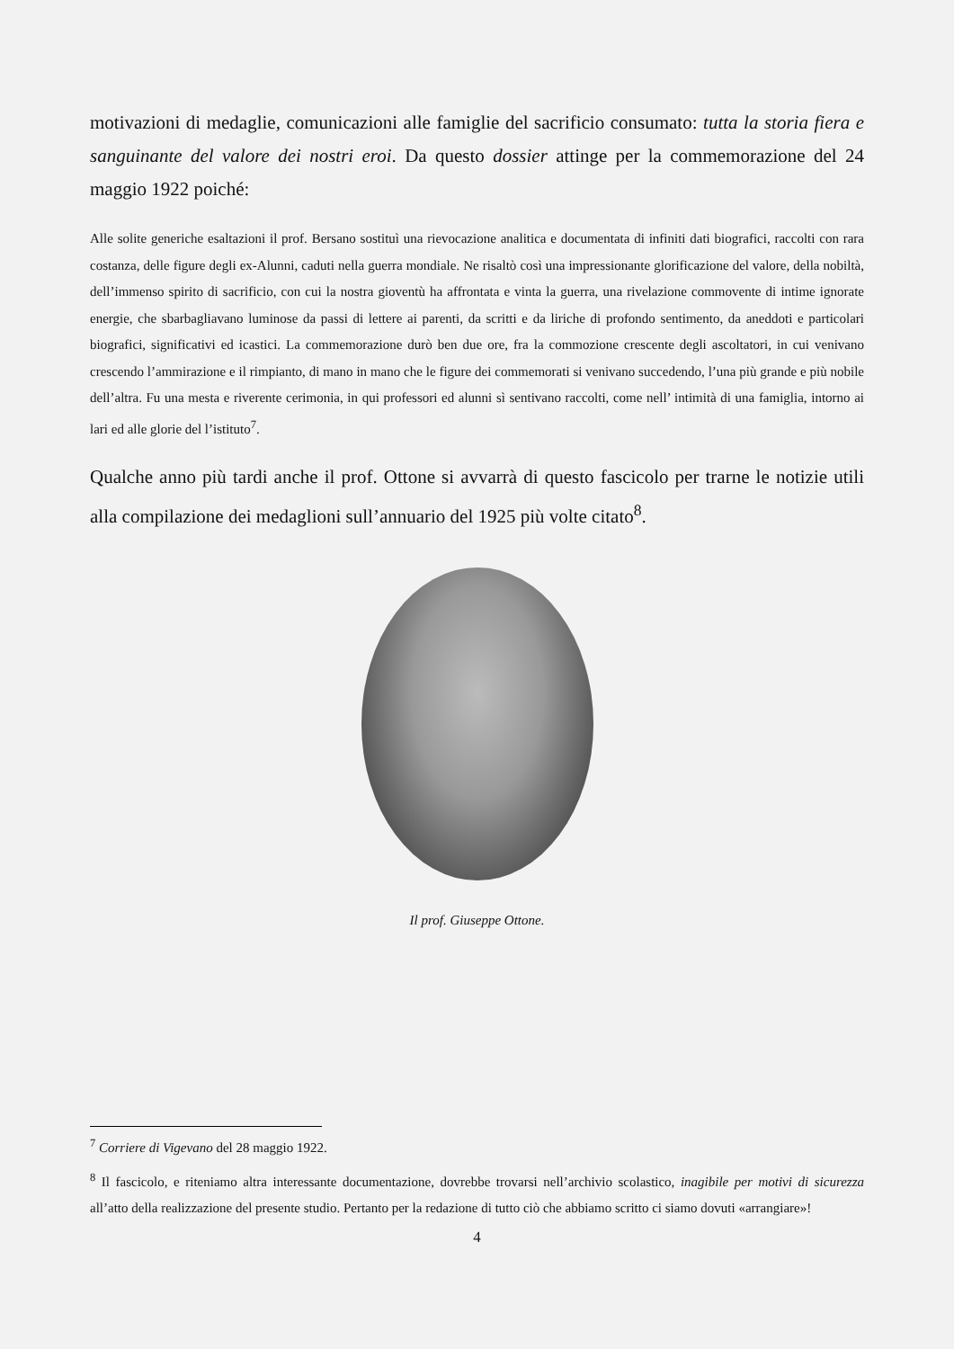motivazioni di medaglie, comunicazioni alle famiglie del sacrificio consumato: tutta la storia fiera e sanguinante del valore dei nostri eroi. Da questo dossier attinge per la commemorazione del 24 maggio 1922 poiché:
Alle solite generiche esaltazioni il prof. Bersano sostituì una rievocazione analitica e documentata di infiniti dati biografici, raccolti con rara costanza, delle figure degli ex-Alunni, caduti nella guerra mondiale. Ne risaltò così una impressionante glorificazione del valore, della nobiltà, dell’immenso spirito di sacrificio, con cui la nostra gioventù ha affrontata e vinta la guerra, una rivelazione commovente di intime ignorate energie, che sbarbagliavano luminose da passi di lettere ai parenti, da scritti e da liriche di profondo sentimento, da aneddoti e particolari biografici, significativi ed icastici. La commemorazione durò ben due ore, fra la commozione crescente degli ascoltatori, in cui venivano crescendo l’ammirazione e il rimpianto, di mano in mano che le figure dei commemorati si venivano succedendo, l’una più grande e più nobile dell’altra. Fu una mesta e riverente cerimonia, in qui professori ed alunni sì sentivano raccolti, come nell’ intimità di una famiglia, intorno ai lari ed alle glorie del l’istituto<sup>7</sup>.
Qualche anno più tardi anche il prof. Ottone si avvarrà di questo fascicolo per trarne le notizie utili alla compilazione dei medaglioni sull’annuario del 1925 più volte citato<sup>8</sup>.
Il prof. Giuseppe Ottone.
<sup>7</sup> Corriere di Vigevano del 28 maggio 1922.
<sup>8</sup> Il fascicolo, e riteniamo altra interessante documentazione, dovrebbe trovarsi nell’archivio scolastico, inagibile per motivi di sicurezza all’atto della realizzazione del presente studio. Pertanto per la redazione di tutto ciò che abbiamo scritto ci siamo dovuti «arrangiare»!
4